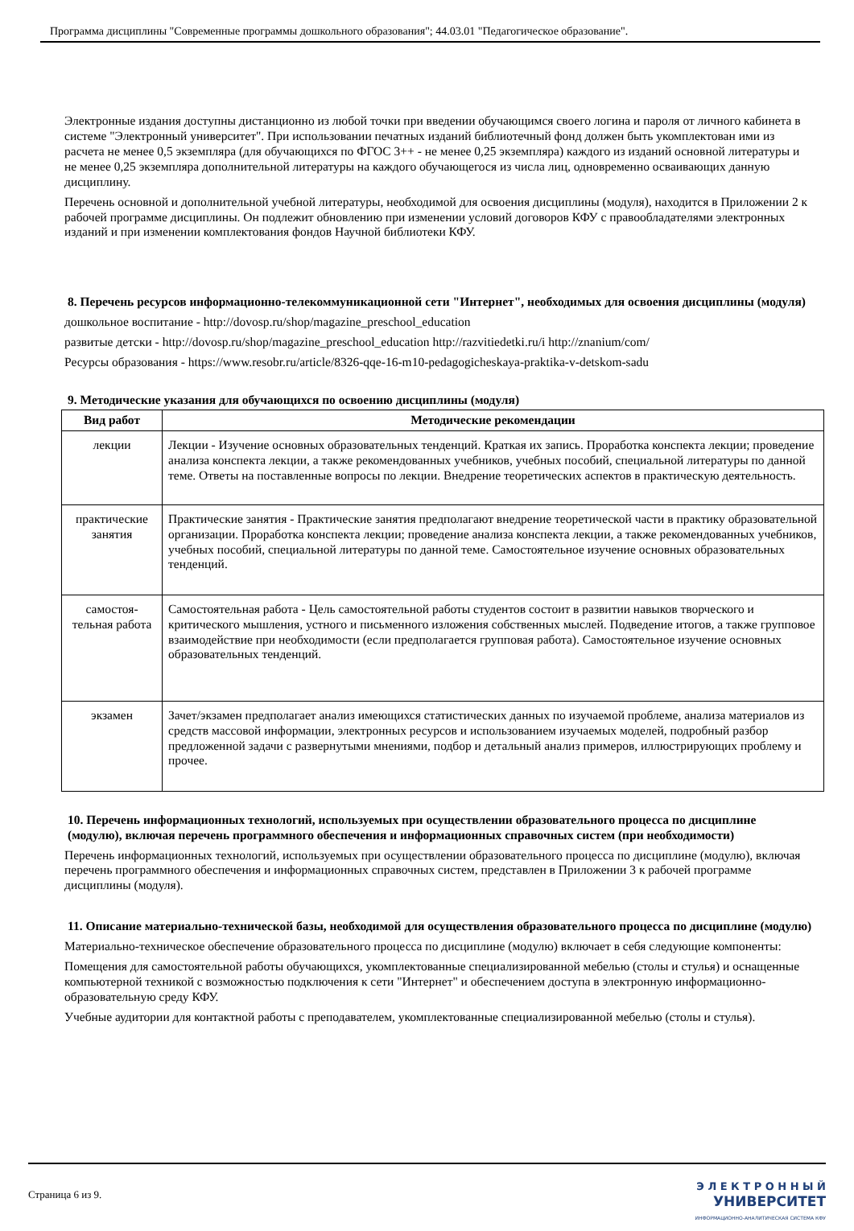Программа дисциплины "Современные программы дошкольного образования"; 44.03.01 "Педагогическое образование".
Электронные издания доступны дистанционно из любой точки при введении обучающимся своего логина и пароля от личного кабинета в системе "Электронный университет". При использовании печатных изданий библиотечный фонд должен быть укомплектован ими из расчета не менее 0,5 экземпляра (для обучающихся по ФГОС 3++ - не менее 0,25 экземпляра) каждого из изданий основной литературы и не менее 0,25 экземпляра дополнительной литературы на каждого обучающегося из числа лиц, одновременно осваивающих данную дисциплину.
Перечень основной и дополнительной учебной литературы, необходимой для освоения дисциплины (модуля), находится в Приложении 2 к рабочей программе дисциплины. Он подлежит обновлению при изменении условий договоров КФУ с правообладателями электронных изданий и при изменении комплектования фондов Научной библиотеки КФУ.
8. Перечень ресурсов информационно-телекоммуникационной сети "Интернет", необходимых для освоения дисциплины (модуля)
дошкольное воспитание - http://dovosp.ru/shop/magazine_preschool_education
развитые детски - http://dovosp.ru/shop/magazine_preschool_education http://razvitiedetki.ru/i http://znanium/com/
Ресурсы образования - https://www.resobr.ru/article/8326-qqe-16-m10-pedagogicheskaya-praktika-v-detskom-sadu
9. Методические указания для обучающихся по освоению дисциплины (модуля)
| Вид работ | Методические рекомендации |
| --- | --- |
| лекции | Лекции - Изучение основных образовательных тенденций. Краткая их запись. Проработка конспекта лекции; проведение анализа конспекта лекции, а также рекомендованных учебников, учебных пособий, специальной литературы по данной теме. Ответы на поставленные вопросы по лекции. Внедрение теоретических аспектов в практическую деятельность. |
| практические занятия | Практические занятия - Практические занятия предполагают внедрение теоретической части в практику образовательной организации. Проработка конспекта лекции; проведение анализа конспекта лекции, а также рекомендованных учебников, учебных пособий, специальной литературы по данной теме. Самостоятельное изучение основных образовательных тенденций. |
| самостоя-тельная работа | Самостоятельная работа - Цель самостоятельной работы студентов состоит в развитии навыков творческого и критического мышления, устного и письменного изложения собственных мыслей. Подведение итогов, а также групповое взаимодействие при необходимости (если предполагается групповая работа). Самостоятельное изучение основных образовательных тенденций. |
| экзамен | Зачет/экзамен предполагает анализ имеющихся статистических данных по изучаемой проблеме, анализа материалов из средств массовой информации, электронных ресурсов и использованием изучаемых моделей, подробный разбор предложенной задачи с развернутыми мнениями, подбор и детальный анализ примеров, иллюстрирующих проблему и прочее. |
10. Перечень информационных технологий, используемых при осуществлении образовательного процесса по дисциплине (модулю), включая перечень программного обеспечения и информационных справочных систем (при необходимости)
Перечень информационных технологий, используемых при осуществлении образовательного процесса по дисциплине (модулю), включая перечень программного обеспечения и информационных справочных систем, представлен в Приложении 3 к рабочей программе дисциплины (модуля).
11. Описание материально-технической базы, необходимой для осуществления образовательного процесса по дисциплине (модулю)
Материально-техническое обеспечение образовательного процесса по дисциплине (модулю) включает в себя следующие компоненты:
Помещения для самостоятельной работы обучающихся, укомплектованные специализированной мебелью (столы и стулья) и оснащенные компьютерной техникой с возможностью подключения к сети "Интернет" и обеспечением доступа в электронную информационно-образовательную среду КФУ.
Учебные аудитории для контактной работы с преподавателем, укомплектованные специализированной мебелью (столы и стулья).
Страница 6 из 9.
Э Л Е К Т Р О Н Н Ы Й
УНИВЕРСИТЕТ
ИНФОРМАЦИОННО-АНАЛИТИЧЕСКАЯ СИСТЕМА КФУ